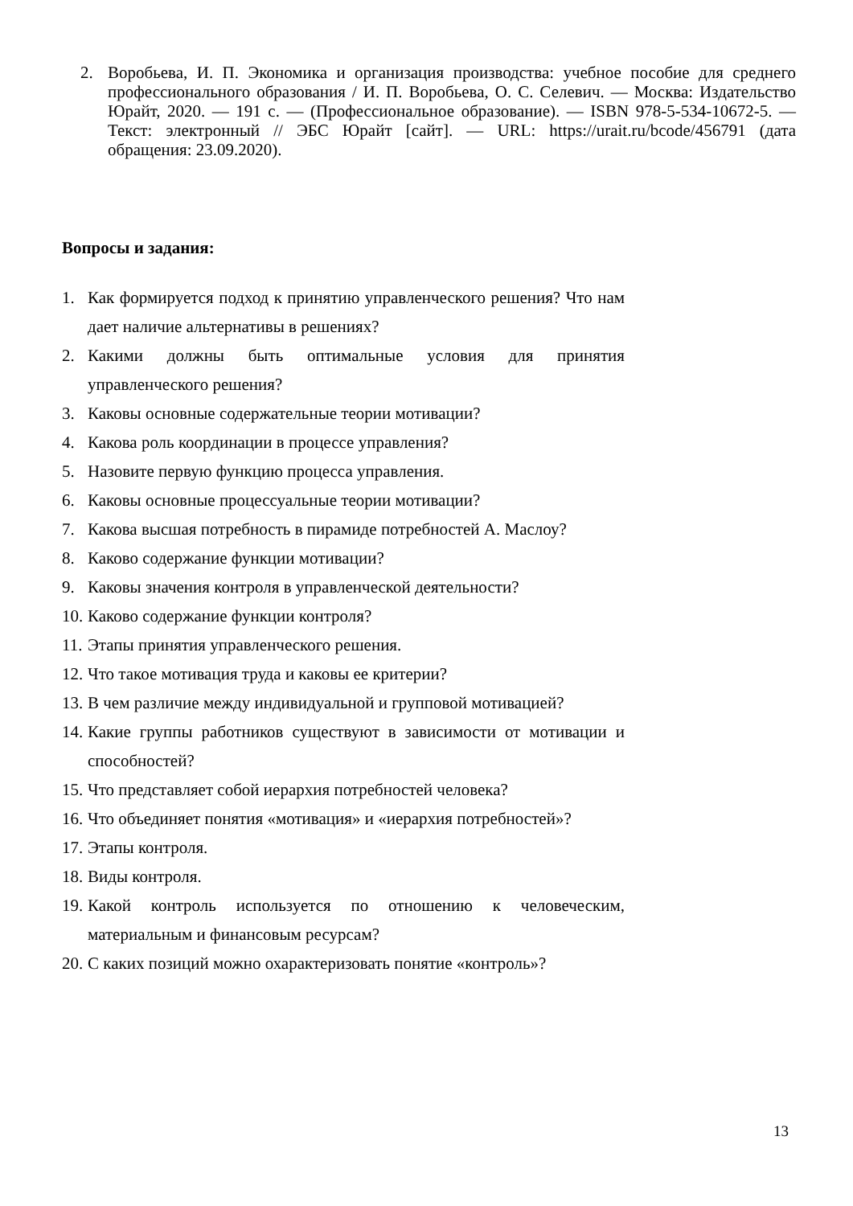2. Воробьева, И. П. Экономика и организация производства: учебное пособие для среднего профессионального образования / И. П. Воробьева, О. С. Селевич. — Москва: Издательство Юрайт, 2020. — 191 с. — (Профессиональное образование). — ISBN 978-5-534-10672-5. — Текст: электронный // ЭБС Юрайт [сайт]. — URL: https://urait.ru/bcode/456791 (дата обращения: 23.09.2020).
Вопросы и задания:
1. Как формируется подход к принятию управленческого решения? Что нам дает наличие альтернативы в решениях?
2. Какими должны быть оптимальные условия для принятия управленческого решения?
3. Каковы основные содержательные теории мотивации?
4. Какова роль координации в процессе управления?
5. Назовите первую функцию процесса управления.
6. Каковы основные процессуальные теории мотивации?
7. Какова высшая потребность в пирамиде потребностей А. Маслоу?
8. Каково содержание функции мотивации?
9. Каковы значения контроля в управленческой деятельности?
10. Каково содержание функции контроля?
11. Этапы принятия управленческого решения.
12. Что такое мотивация труда и каковы ее критерии?
13. В чем различие между индивидуальной и групповой мотивацией?
14. Какие группы работников существуют в зависимости от мотивации и способностей?
15. Что представляет собой иерархия потребностей человека?
16. Что объединяет понятия «мотивация» и «иерархия потребностей»?
17. Этапы контроля.
18. Виды контроля.
19. Какой контроль используется по отношению к человеческим, материальным и финансовым ресурсам?
20. С каких позиций можно охарактеризовать понятие «контроль»?
13